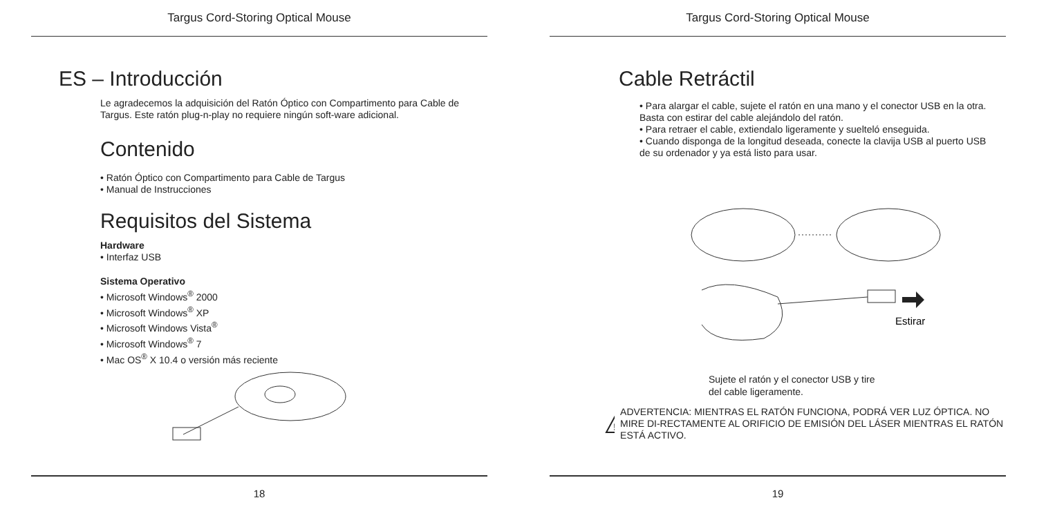Targus Cord-Storing Optical Mouse
ES – Introducción
Le agradecemos la adquisición del Ratón Óptico con Compartimento para Cable de Targus. Este ratón plug-n-play no requiere ningún soft-ware adicional.
Contenido
• Ratón Óptico con Compartimento para Cable de Targus
• Manual de Instrucciones
Requisitos del Sistema
Hardware
• Interfaz USB
Sistema Operativo
• Microsoft Windows<sup>®</sup> 2000
• Microsoft Windows<sup>®</sup> XP
• Microsoft Windows Vista<sup>®</sup>
• Microsoft Windows<sup>®</sup> 7
• Mac OS<sup>®</sup> X 10.4 o versión más reciente
18
Targus Cord-Storing Optical Mouse
Cable Retráctil
• Para alargar el cable, sujete el ratón en una mano y el conector USB en la otra. Basta con estirar del cable alejándolo del ratón.
• Para retraer el cable, extiendalo ligeramente y suelteló enseguida.
• Cuando disponga de la longitud deseada, conecte la clavija USB al puerto USB de su ordenador y ya está listo para usar.
Estirar
Sujete el ratón y el conector USB y tire del cable ligeramente.
!
ADVERTENCIA: MIENTRAS EL RATÓN FUNCIONA, PODRÁ VER LUZ ÓPTICA. NO MIRE DI-RECTAMENTE AL ORIFICIO DE EMISIÓN DEL LÁSER MIENTRAS EL RATÓN ESTÁ ACTIVO.
19